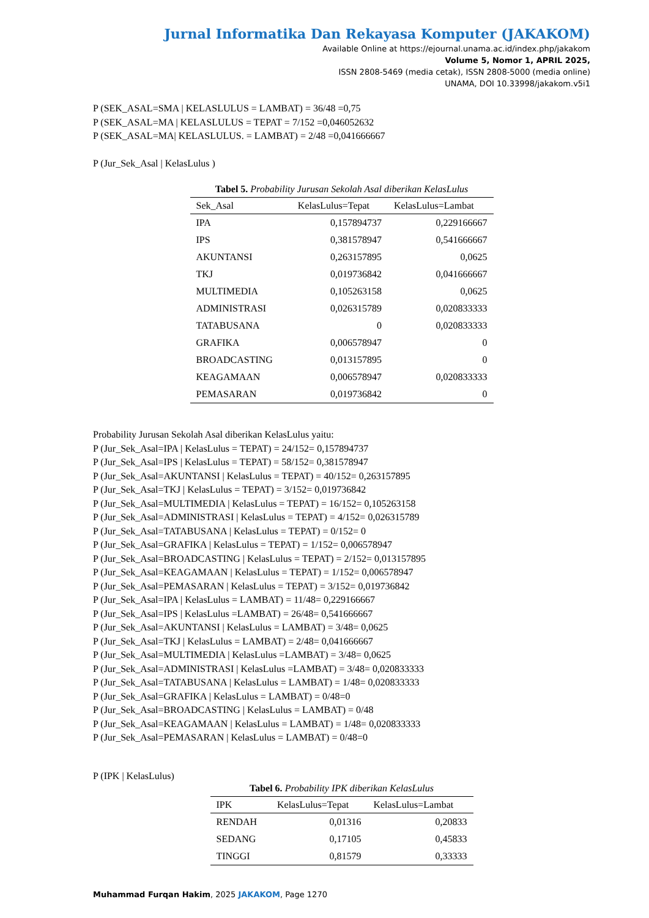Jurnal Informatika Dan Rekayasa Komputer (JAKAKOM)
Available Online at https://ejournal.unama.ac.id/index.php/jakakom
Volume 5, Nomor 1, APRIL 2025,
ISSN 2808-5469 (media cetak), ISSN 2808-5000 (media online)
UNAMA, DOI 10.33998/jakakom.v5i1
P (SEK_ASAL=SMA | KELASLULUS = LAMBAT) = 36/48 =0,75
P (SEK_ASAL=MA | KELASLULUS = TEPAT = 7/152 =0,046052632
P (SEK_ASAL=MA| KELASLULUS. = LAMBAT) = 2/48 =0,041666667
P (Jur_Sek_Asal | KelasLulus )
Tabel 5. Probability Jurusan Sekolah Asal diberikan KelasLulus
| Sek_Asal | KelasLulus=Tepat | KelasLulus=Lambat |
| --- | --- | --- |
| IPA | 0,157894737 | 0,229166667 |
| IPS | 0,381578947 | 0,541666667 |
| AKUNTANSI | 0,263157895 | 0,0625 |
| TKJ | 0,019736842 | 0,041666667 |
| MULTIMEDIA | 0,105263158 | 0,0625 |
| ADMINISTRASI | 0,026315789 | 0,020833333 |
| TATABUSANA | 0 | 0,020833333 |
| GRAFIKA | 0,006578947 | 0 |
| BROADCASTING | 0,013157895 | 0 |
| KEAGAMAAN | 0,006578947 | 0,020833333 |
| PEMASARAN | 0,019736842 | 0 |
Probability Jurusan Sekolah Asal diberikan KelasLulus yaitu:
P (Jur_Sek_Asal=IPA | KelasLulus = TEPAT) = 24/152= 0,157894737
P (Jur_Sek_Asal=IPS | KelasLulus = TEPAT) = 58/152= 0,381578947
P (Jur_Sek_Asal=AKUNTANSI | KelasLulus = TEPAT) = 40/152= 0,263157895
P (Jur_Sek_Asal=TKJ | KelasLulus = TEPAT) = 3/152= 0,019736842
P (Jur_Sek_Asal=MULTIMEDIA | KelasLulus = TEPAT) = 16/152= 0,105263158
P (Jur_Sek_Asal=ADMINISTRASI | KelasLulus = TEPAT) = 4/152= 0,026315789
P (Jur_Sek_Asal=TATABUSANA | KelasLulus = TEPAT) = 0/152= 0
P (Jur_Sek_Asal=GRAFIKA | KelasLulus = TEPAT) = 1/152= 0,006578947
P (Jur_Sek_Asal=BROADCASTING | KelasLulus = TEPAT) = 2/152= 0,013157895
P (Jur_Sek_Asal=KEAGAMAAN | KelasLulus = TEPAT) = 1/152= 0,006578947
P (Jur_Sek_Asal=PEMASARAN | KelasLulus = TEPAT) = 3/152= 0,019736842
P (Jur_Sek_Asal=IPA | KelasLulus = LAMBAT) = 11/48= 0,229166667
P (Jur_Sek_Asal=IPS | KelasLulus =LAMBAT) = 26/48= 0,541666667
P (Jur_Sek_Asal=AKUNTANSI | KelasLulus = LAMBAT) = 3/48= 0,0625
P (Jur_Sek_Asal=TKJ | KelasLulus = LAMBAT) = 2/48= 0,041666667
P (Jur_Sek_Asal=MULTIMEDIA | KelasLulus =LAMBAT) = 3/48= 0,0625
P (Jur_Sek_Asal=ADMINISTRASI | KelasLulus =LAMBAT) = 3/48= 0,020833333
P (Jur_Sek_Asal=TATABUSANA | KelasLulus = LAMBAT) = 1/48= 0,020833333
P (Jur_Sek_Asal=GRAFIKA | KelasLulus = LAMBAT) = 0/48=0
P (Jur_Sek_Asal=BROADCASTING | KelasLulus = LAMBAT) = 0/48
P (Jur_Sek_Asal=KEAGAMAAN | KelasLulus = LAMBAT) = 1/48= 0,020833333
P (Jur_Sek_Asal=PEMASARAN | KelasLulus = LAMBAT) = 0/48=0
P (IPK | KelasLulus)
Tabel 6. Probability IPK diberikan KelasLulus
| IPK | KelasLulus=Tepat | KelasLulus=Lambat |
| --- | --- | --- |
| RENDAH | 0,01316 | 0,20833 |
| SEDANG | 0,17105 | 0,45833 |
| TINGGI | 0,81579 | 0,33333 |
Muhammad Furqan Hakim, 2025 JAKAKOM, Page 1270